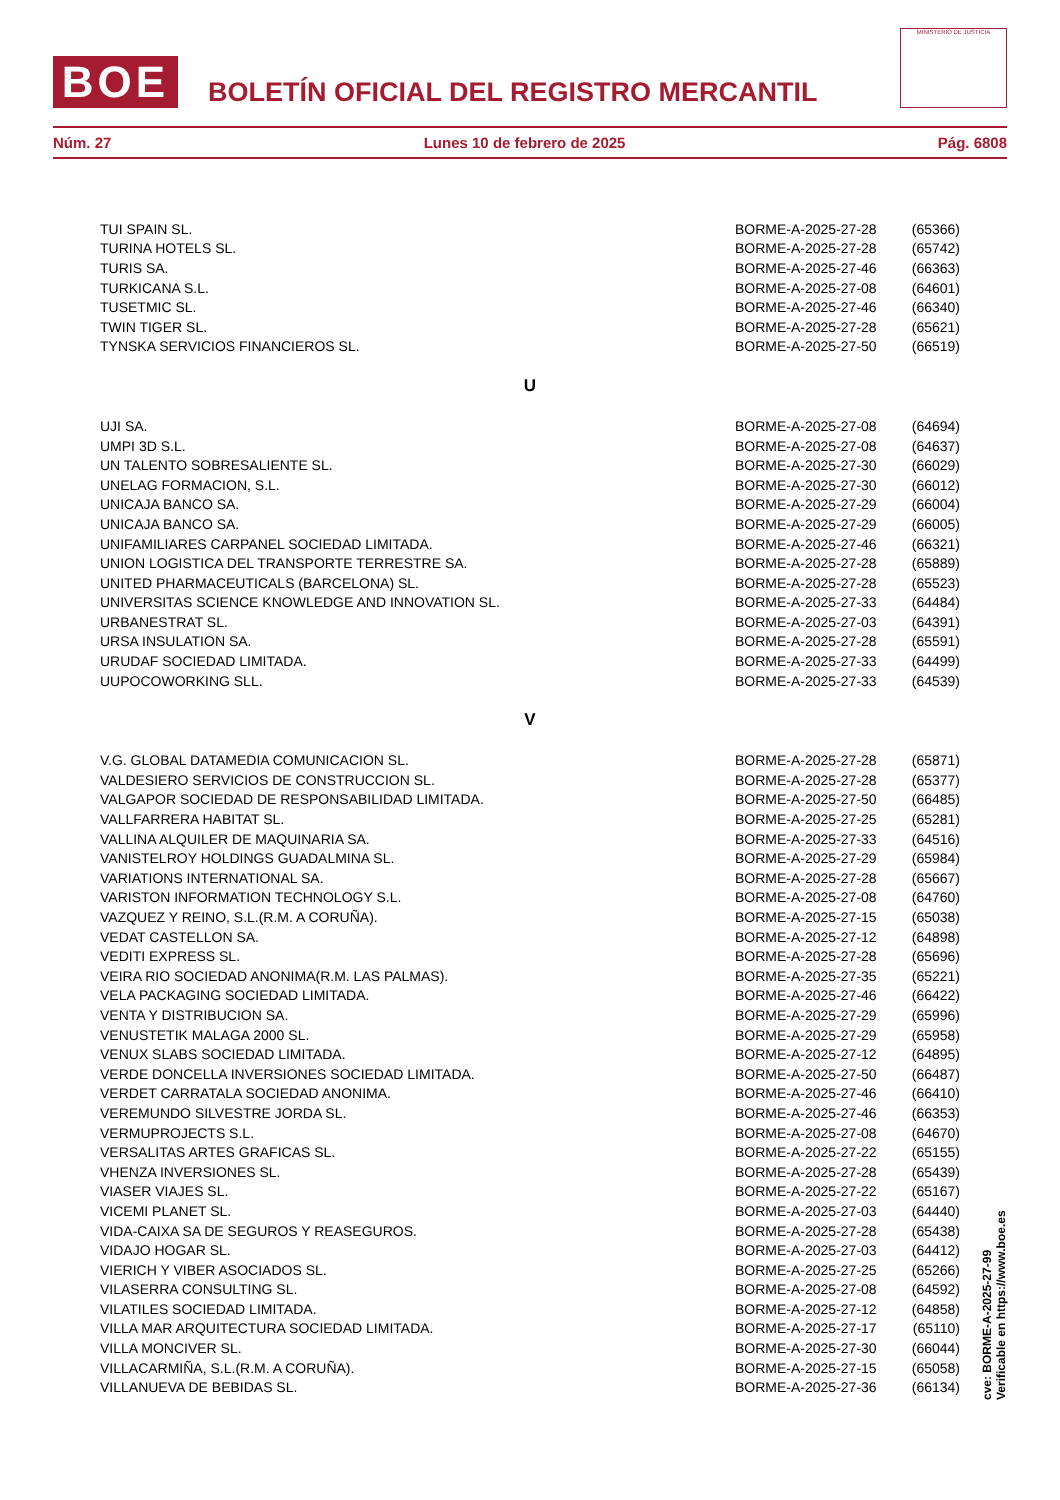BOE
BOLETÍN OFICIAL DEL REGISTRO MERCANTIL
MINISTERIO DE JUSTICIA
Núm. 27 Lunes 10 de febrero de 2025 Pág. 6808
| TUI SPAIN SL. | BORME-A-2025-27-28 | (65366) |
| TURINA HOTELS SL. | BORME-A-2025-27-28 | (65742) |
| TURIS SA. | BORME-A-2025-27-46 | (66363) |
| TURKICANA S.L. | BORME-A-2025-27-08 | (64601) |
| TUSETMIC SL. | BORME-A-2025-27-46 | (66340) |
| TWIN TIGER SL. | BORME-A-2025-27-28 | (65621) |
| TYNSKA SERVICIOS FINANCIEROS SL. | BORME-A-2025-27-50 | (66519) |
| U | | |
| UJI SA. | BORME-A-2025-27-08 | (64694) |
| UMPI 3D S.L. | BORME-A-2025-27-08 | (64637) |
| UN TALENTO SOBRESALIENTE SL. | BORME-A-2025-27-30 | (66029) |
| UNELAG FORMACION, S.L. | BORME-A-2025-27-30 | (66012) |
| UNICAJA BANCO SA. | BORME-A-2025-27-29 | (66004) |
| UNICAJA BANCO SA. | BORME-A-2025-27-29 | (66005) |
| UNIFAMILIARES CARPANEL SOCIEDAD LIMITADA. | BORME-A-2025-27-46 | (66321) |
| UNION LOGISTICA DEL TRANSPORTE TERRESTRE SA. | BORME-A-2025-27-28 | (65889) |
| UNITED PHARMACEUTICALS (BARCELONA) SL. | BORME-A-2025-27-28 | (65523) |
| UNIVERSITAS SCIENCE KNOWLEDGE AND INNOVATION SL. | BORME-A-2025-27-33 | (64484) |
| URBANESTRAT SL. | BORME-A-2025-27-03 | (64391) |
| URSA INSULATION SA. | BORME-A-2025-27-28 | (65591) |
| URUDAF SOCIEDAD LIMITADA. | BORME-A-2025-27-33 | (64499) |
| UUPOCOWORKING SLL. | BORME-A-2025-27-33 | (64539) |
| V | | |
| V.G. GLOBAL DATAMEDIA COMUNICACION SL. | BORME-A-2025-27-28 | (65871) |
| VALDESIERO SERVICIOS DE CONSTRUCCION SL. | BORME-A-2025-27-28 | (65377) |
| VALGAPOR SOCIEDAD DE RESPONSABILIDAD LIMITADA. | BORME-A-2025-27-50 | (66485) |
| VALLFARRERA HABITAT SL. | BORME-A-2025-27-25 | (65281) |
| VALLINA ALQUILER DE MAQUINARIA SA. | BORME-A-2025-27-33 | (64516) |
| VANISTELROY HOLDINGS GUADALMINA SL. | BORME-A-2025-27-29 | (65984) |
| VARIATIONS INTERNATIONAL SA. | BORME-A-2025-27-28 | (65667) |
| VARISTON INFORMATION TECHNOLOGY S.L. | BORME-A-2025-27-08 | (64760) |
| VAZQUEZ Y REINO, S.L.(R.M. A CORUÑA). | BORME-A-2025-27-15 | (65038) |
| VEDAT CASTELLON SA. | BORME-A-2025-27-12 | (64898) |
| VEDITI EXPRESS SL. | BORME-A-2025-27-28 | (65696) |
| VEIRA RIO SOCIEDAD ANONIMA(R.M. LAS PALMAS). | BORME-A-2025-27-35 | (65221) |
| VELA PACKAGING SOCIEDAD LIMITADA. | BORME-A-2025-27-46 | (66422) |
| VENTA Y DISTRIBUCION SA. | BORME-A-2025-27-29 | (65996) |
| VENUSTETIK MALAGA 2000 SL. | BORME-A-2025-27-29 | (65958) |
| VENUX SLABS SOCIEDAD LIMITADA. | BORME-A-2025-27-12 | (64895) |
| VERDE DONCELLA INVERSIONES SOCIEDAD LIMITADA. | BORME-A-2025-27-50 | (66487) |
| VERDET CARRATALA SOCIEDAD ANONIMA. | BORME-A-2025-27-46 | (66410) |
| VEREMUNDO SILVESTRE JORDA SL. | BORME-A-2025-27-46 | (66353) |
| VERMUPROJECTS S.L. | BORME-A-2025-27-08 | (64670) |
| VERSALITAS ARTES GRAFICAS SL. | BORME-A-2025-27-22 | (65155) |
| VHENZA INVERSIONES SL. | BORME-A-2025-27-28 | (65439) |
| VIASER VIAJES SL. | BORME-A-2025-27-22 | (65167) |
| VICEMI PLANET SL. | BORME-A-2025-27-03 | (64440) |
| VIDA-CAIXA SA DE SEGUROS Y REASEGUROS. | BORME-A-2025-27-28 | (65438) |
| VIDAJO HOGAR SL. | BORME-A-2025-27-03 | (64412) |
| VIERICH Y VIBER ASOCIADOS SL. | BORME-A-2025-27-25 | (65266) |
| VILASERRA CONSULTING SL. | BORME-A-2025-27-08 | (64592) |
| VILATILES SOCIEDAD LIMITADA. | BORME-A-2025-27-12 | (64858) |
| VILLA MAR ARQUITECTURA SOCIEDAD LIMITADA. | BORME-A-2025-27-17 | (65110) |
| VILLA MONCIVER SL. | BORME-A-2025-27-30 | (66044) |
| VILLACARMIÑA, S.L.(R.M. A CORUÑA). | BORME-A-2025-27-15 | (65058) |
| VILLANUEVA DE BEBIDAS SL. | BORME-A-2025-27-36 | (66134) |
cve: BORME-A-2025-27-99
Verificable en https://www.boe.es